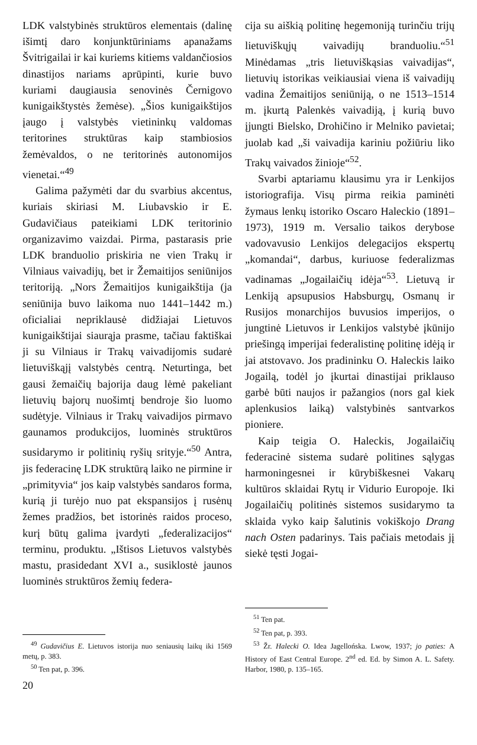LDK valstybinės struktūros elementais (dalinę išimtį daro konjunktūriniams apanažams Švitrigailai ir kai kuriems kitiems valdančiosios dinastijos nariams aprūpinti, kurie buvo kuriami daugiausia senovinės Černigovo kunigaikštystės žemėse). „Šios kunigaikštijos įaugo į valstybės vietininkų valdomas teritorines struktūras kaip stambiosios žemėvaldos, o ne teritorinės autonomijos vienetai.“<sup>49</sup>
Galima pažymėti dar du svarbius akcentus, kuriais skiriasi M. Liubavskio ir E. Gudavičiaus pateikiami LDK teritorinio organizavimo vaizdai. Pirma, pastarasis prie LDK branduolio priskiria ne vien Trakų ir Vilniaus vaivadijų, bet ir Žemaitijos seniūnijos teritoriją. „Nors Žemaitijos kunigaikštija (ja seniūnija buvo laikoma nuo 1441–1442 m.) oficialiai nepriklausė didžiajai Lietuvos kunigaikštijai siaurąja prasme, tačiau faktiškai ji su Vilniaus ir Trakų vaivadijomis sudarė lietuviškąjį valstybės centrą. Neturtinga, bet gausi žemaičių bajorija daug lėmė pakeliant lietuvių bajorų nuošimtį bendroje šio luomo sudėtyje. Vilniaus ir Trakų vaivadijos pirmavo gaunamos produkcijos, luominės struktūros susidarymo ir politinių ryšių srityje.“<sup>50</sup> Antra, jis federacinę LDK struktūrą laiko ne pirmine ir „primityvia“ jos kaip valstybės sandaros forma, kurią ji turėjo nuo pat ekspansijos į rusėnų žemes pradžios, bet istorinės raidos proceso, kurį būtų galima įvardyti „federalizacijos“ terminu, produktu. „Ištisos Lietuvos valstybės mastu, prasidedant XVI a., susiklostė jaunos luominės struktūros žemių federa-
<sup>49</sup> Gudavičius E. Lietuvos istorija nuo seniausių laikų iki 1569 metų, p. 383.
<sup>50</sup> Ten pat, p. 396.
cija su aiškią politinę hegemoniją turinčiu trijų lietuviškųjų vaivadijų branduoliu.“<sup>51</sup> Minėdamas „tris lietuviškąsias vaivadijas“, lietuvių istorikas veikiausiai viena iš vaivadijų vadina Žemaitijos seniūniją, o ne 1513–1514 m. įkurtą Palenkės vaivadiją, į kurią buvo įjungti Bielsko, Drohičino ir Melniko pavietai; juolab kad „ši vaivadija kariniu požiūriu liko Trakų vaivados žinioje“<sup>52</sup>.
Svarbi aptariamu klausimu yra ir Lenkijos istoriografija. Visų pirma reikia paminėti žymaus lenkų istoriko Oscaro Haleckio (1891–1973), 1919 m. Versalio taikos derybose vadovavusio Lenkijos delegacijos ekspertų „komandai“, darbus, kuriuose federalizmas vadinamas „Jogailaičių idėja“<sup>53</sup>. Lietuvą ir Lenkiją apsupusios Habsburgų, Osmanų ir Rusijos monarchijos buvusios imperijos, o jungtinė Lietuvos ir Lenkijos valstybė įkūnijo priešingą imperijai federalistinę politinę idėją ir jai atstovavo. Jos pradininku O. Haleckis laiko Jogailą, todėl jo įkurtai dinastijai priklauso garbė būti naujos ir pažangios (nors gal kiek aplenkusios laiką) valstybinės santvarkos pioniere.
Kaip teigia O. Haleckis, Jogailaičių federacinė sistema sudarė politines sąlygas harmoningesnei ir kūrybiškesnei Vakarų kultūros sklaidai Rytų ir Vidurio Europoje. Iki Jogailaičių politinės sistemos susidarymo ta sklaida vyko kaip šalutinis vokiškojo Drang nach Osten padarinys. Tais pačiais metodais jį siekė tęsti Jogai-
<sup>51</sup> Ten pat.
<sup>52</sup> Ten pat, p. 393.
<sup>53</sup> Žr. Halecki O. Idea Jagellońska. Lwow, 1937; jo paties: A History of East Central Europe. 2<sup>nd</sup> ed. Ed. by Simon A. L. Safety. Harbor, 1980, p. 135–165.
20